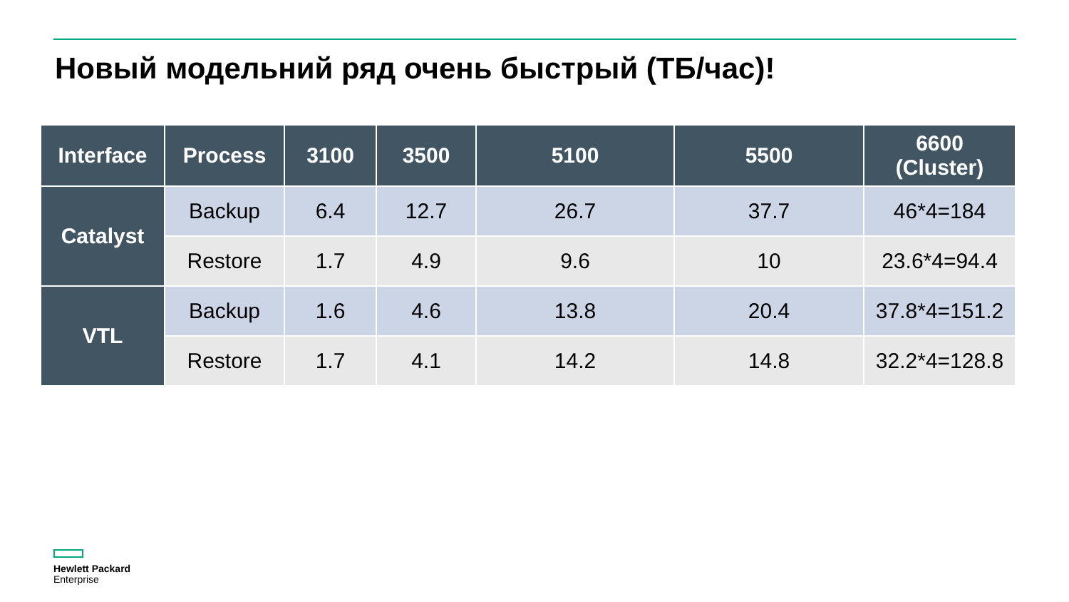Новый модельний ряд очень быстрый (ТБ/час)!
| Interface | Process | 3100 | 3500 | 5100 | 5500 | 6600 (Cluster) |
| --- | --- | --- | --- | --- | --- | --- |
| Catalyst | Backup | 6.4 | 12.7 | 26.7 | 37.7 | 46*4=184 |
| | Restore | 1.7 | 4.9 | 9.6 | 10 | 23.6*4=94.4 |
| VTL | Backup | 1.6 | 4.6 | 13.8 | 20.4 | 37.8*4=151.2 |
| | Restore | 1.7 | 4.1 | 14.2 | 14.8 | 32.2*4=128.8 |
Hewlett Packard
Enterprise